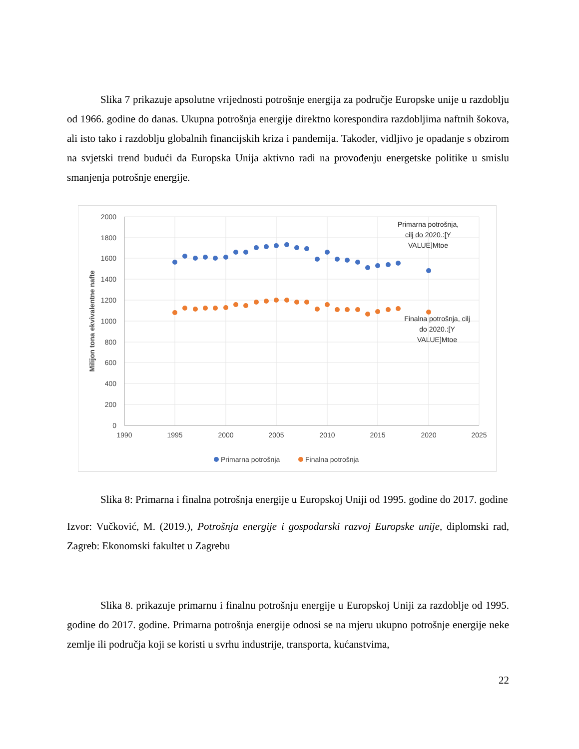Slika 7 prikazuje apsolutne vrijednosti potrošnje energija za područje Europske unije u razdoblju od 1966. godine do danas. Ukupna potrošnja energije direktno korespondira razdobljima naftnih šokova, ali isto tako i razdoblju globalnih financijskih kriza i pandemija. Također, vidljivo je opadanje s obzirom na svjetski trend budući da Europska Unija aktivno radi na provođenju energetske politike u smislu smanjenja potrošnje energije.
2000
1800
1600
1400
1200
1000
800
600
400
200
0
1990
1995
2000
2005
2010
2015
2020
2025
Milijon tona ekvivalentne nafte
Primarna potrošnja,
cilj do 2020.:[Y
VALUE]Mtoe
Finalna potrošnja, cilj
do 2020.:[Y
VALUE]Mtoe
Primarna potrošnja
Finalna potrošnja
Slika 8: Primarna i finalna potrošnja energije u Europskoj Uniji od 1995. godine do 2017. godine
Izvor: Vučković, M. (2019.), Potrošnja energije i gospodarski razvoj Europske unije, diplomski rad, Zagreb: Ekonomski fakultet u Zagrebu
Slika 8. prikazuje primarnu i finalnu potrošnju energije u Europskoj Uniji za razdoblje od 1995. godine do 2017. godine. Primarna potrošnja energije odnosi se na mjeru ukupno potrošnje energije neke zemlje ili područja koji se koristi u svrhu industrije, transporta, kućanstvima,
22